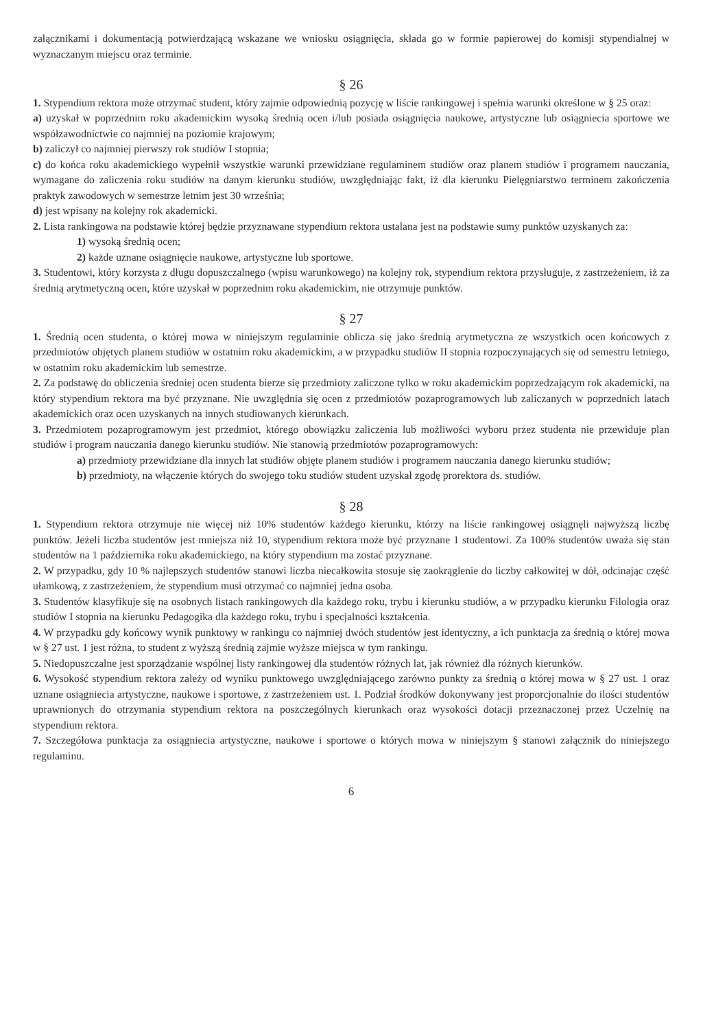załącznikami i dokumentacją potwierdzającą wskazane we wniosku osiągnięcia, składa go w formie papierowej do komisji stypendialnej w wyznaczanym miejscu oraz terminie.
§ 26
1. Stypendium rektora może otrzymać student, który zajmie odpowiednią pozycję w liście rankingowej i spełnia warunki określone w § 25 oraz:
a) uzyskał w poprzednim roku akademickim wysoką średnią ocen i/lub posiada osiągnięcia naukowe, artystyczne lub osiągniecia sportowe we współzawodnictwie co najmniej na poziomie krajowym;
b) zaliczył co najmniej pierwszy rok studiów I stopnia;
c) do końca roku akademickiego wypełnił wszystkie warunki przewidziane regulaminem studiów oraz planem studiów i programem nauczania, wymagane do zaliczenia roku studiów na danym kierunku studiów, uwzględniając fakt, iż dla kierunku Pielęgniarstwo terminem zakończenia praktyk zawodowych w semestrze letnim jest 30 września;
d) jest wpisany na kolejny rok akademicki.
2. Lista rankingowa na podstawie której będzie przyznawane stypendium rektora ustalana jest na podstawie sumy punktów uzyskanych za:
1) wysoką średnią ocen;
2) każde uznane osiągnięcie naukowe, artystyczne lub sportowe.
3. Studentowi, który korzysta z długu dopuszczalnego (wpisu warunkowego) na kolejny rok, stypendium rektora przysługuje, z zastrzeżeniem, iż za średnią arytmetyczną ocen, które uzyskał w poprzednim roku akademickim, nie otrzymuje punktów.
§ 27
1. Średnią ocen studenta, o której mowa w niniejszym regulaminie oblicza się jako średnią arytmetyczna ze wszystkich ocen końcowych z przedmiotów objętych planem studiów w ostatnim roku akademickim, a w przypadku studiów II stopnia rozpoczynających się od semestru letniego, w ostatnim roku akademickim lub semestrze.
2. Za podstawę do obliczenia średniej ocen studenta bierze się przedmioty zaliczone tylko w roku akademickim poprzedzającym rok akademicki, na który stypendium rektora ma być przyznane. Nie uwzględnia się ocen z przedmiotów pozaprogramowych lub zaliczanych w poprzednich latach akademickich oraz ocen uzyskanych na innych studiowanych kierunkach.
3. Przedmiotem pozaprogramowym jest przedmiot, którego obowiązku zaliczenia lub możliwości wyboru przez studenta nie przewiduje plan studiów i program nauczania danego kierunku studiów. Nie stanowią przedmiotów pozaprogramowych:
a) przedmioty przewidziane dla innych lat studiów objęte planem studiów i programem nauczania danego kierunku studiów;
b) przedmioty, na włączenie których do swojego toku studiów student uzyskał zgodę prorektora ds. studiów.
§ 28
1. Stypendium rektora otrzymuje nie więcej niż 10% studentów każdego kierunku, którzy na liście rankingowej osiągnęli najwyższą liczbę punktów. Jeżeli liczba studentów jest mniejsza niż 10, stypendium rektora może być przyznane 1 studentowi. Za 100% studentów uważa się stan studentów na 1 października roku akademickiego, na który stypendium ma zostać przyznane.
2. W przypadku, gdy 10 % najlepszych studentów stanowi liczba niecałkowita stosuje się zaokrąglenie do liczby całkowitej w dół, odcinając część ułamkową, z zastrzeżeniem, że stypendium musi otrzymać co najmniej jedna osoba.
3. Studentów klasyfikuje się na osobnych listach rankingowych dla każdego roku, trybu i kierunku studiów, a w przypadku kierunku Filologia oraz studiów I stopnia na kierunku Pedagogika dla każdego roku, trybu i specjalności kształcenia.
4. W przypadku gdy końcowy wynik punktowy w rankingu co najmniej dwóch studentów jest identyczny, a ich punktacja za średnią o której mowa w § 27 ust. 1 jest różna, to student z wyższą średnią zajmie wyższe miejsca w tym rankingu.
5. Niedopuszczalne jest sporządzanie wspólnej listy rankingowej dla studentów różnych lat, jak również dla różnych kierunków.
6. Wysokość stypendium rektora zależy od wyniku punktowego uwzględniającego zarówno punkty za średnią o której mowa w § 27 ust. 1 oraz uznane osiągniecia artystyczne, naukowe i sportowe, z zastrzeżeniem ust. 1. Podział środków dokonywany jest proporcjonalnie do ilości studentów uprawnionych do otrzymania stypendium rektora na poszczególnych kierunkach oraz wysokości dotacji przeznaczonej przez Uczelnię na stypendium rektora.
7. Szczegółowa punktacja za osiągniecia artystyczne, naukowe i sportowe o których mowa w niniejszym § stanowi załącznik do niniejszego regulaminu.
6